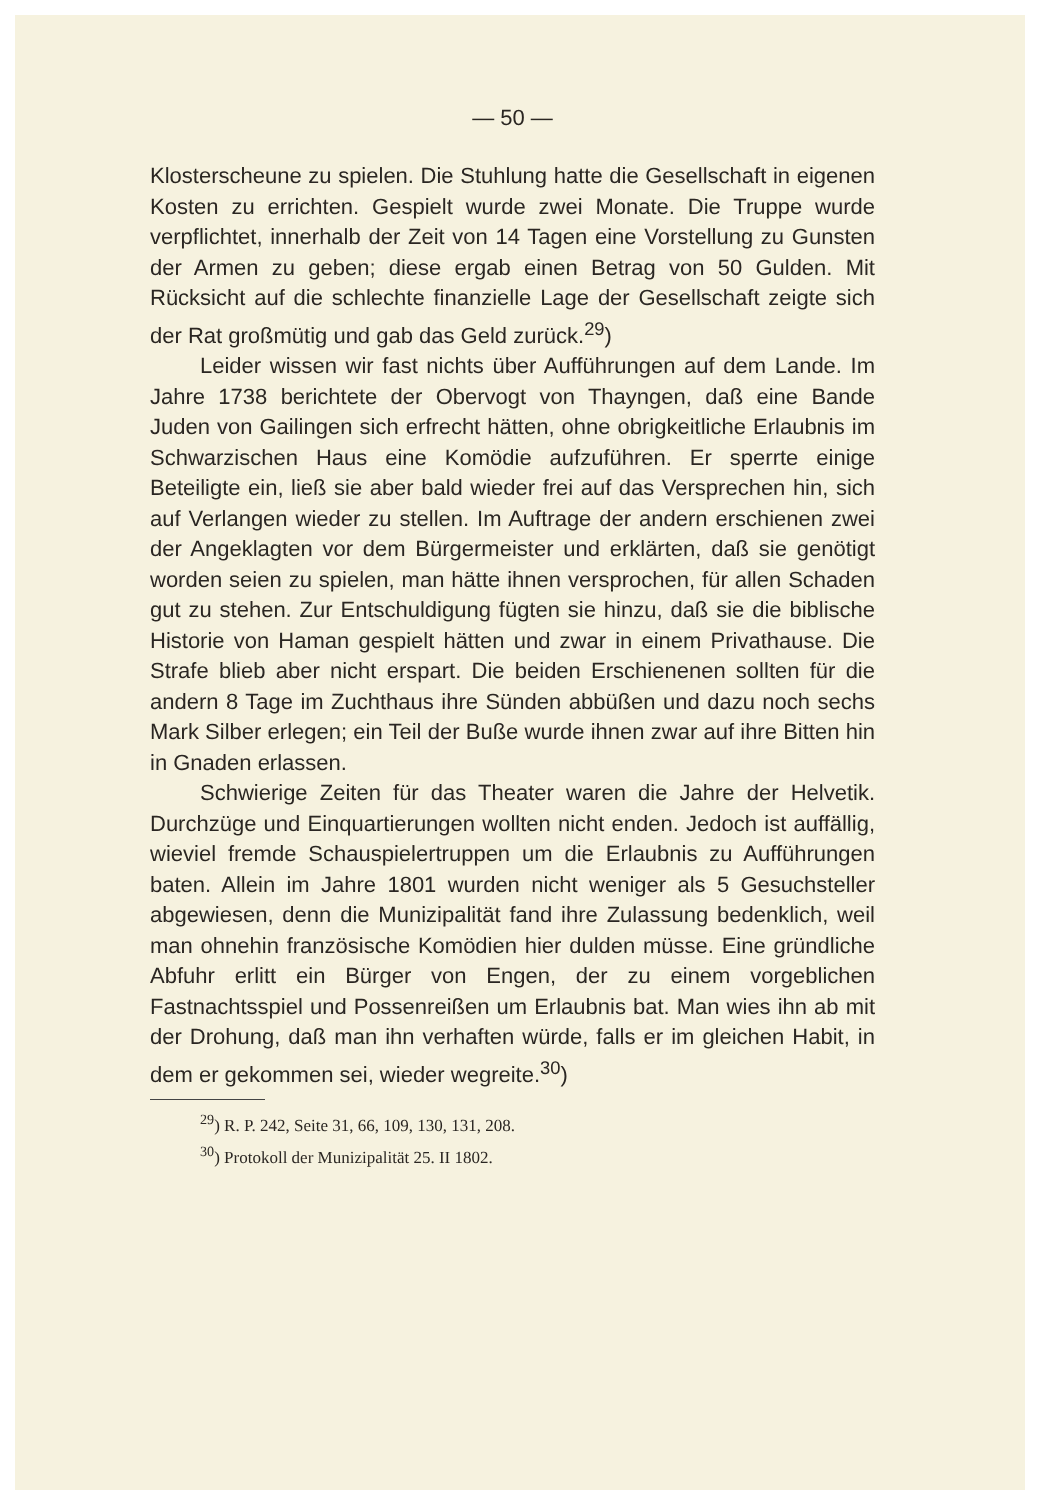— 50 —
Klosterscheune zu spielen. Die Stuhlung hatte die Gesellschaft in eigenen Kosten zu errichten. Gespielt wurde zwei Monate. Die Truppe wurde verpflichtet, innerhalb der Zeit von 14 Tagen eine Vorstellung zu Gunsten der Armen zu geben; diese ergab einen Betrag von 50 Gulden. Mit Rücksicht auf die schlechte finanzielle Lage der Gesellschaft zeigte sich der Rat großmütig und gab das Geld zurück.<sup>29</sup>)
Leider wissen wir fast nichts über Aufführungen auf dem Lande. Im Jahre 1738 berichtete der Obervogt von Thayngen, daß eine Bande Juden von Gailingen sich erfrecht hätten, ohne obrigkeitliche Erlaubnis im Schwarzischen Haus eine Komödie aufzuführen. Er sperrte einige Beteiligte ein, ließ sie aber bald wieder frei auf das Versprechen hin, sich auf Verlangen wieder zu stellen. Im Auftrage der andern erschienen zwei der Angeklagten vor dem Bürgermeister und erklärten, daß sie genötigt worden seien zu spielen, man hätte ihnen versprochen, für allen Schaden gut zu stehen. Zur Entschuldigung fügten sie hinzu, daß sie die biblische Historie von Haman gespielt hätten und zwar in einem Privathause. Die Strafe blieb aber nicht erspart. Die beiden Erschienenen sollten für die andern 8 Tage im Zuchthaus ihre Sünden abbüßen und dazu noch sechs Mark Silber erlegen; ein Teil der Buße wurde ihnen zwar auf ihre Bitten hin in Gnaden erlassen.
Schwierige Zeiten für das Theater waren die Jahre der Helvetik. Durchzüge und Einquartierungen wollten nicht enden. Jedoch ist auffällig, wieviel fremde Schauspielertruppen um die Erlaubnis zu Aufführungen baten. Allein im Jahre 1801 wurden nicht weniger als 5 Gesuchsteller abgewiesen, denn die Munizipalität fand ihre Zulassung bedenklich, weil man ohnehin französische Komödien hier dulden müsse. Eine gründliche Abfuhr erlitt ein Bürger von Engen, der zu einem vorgeblichen Fastnachtsspiel und Possenreißen um Erlaubnis bat. Man wies ihn ab mit der Drohung, daß man ihn verhaften würde, falls er im gleichen Habit, in dem er gekommen sei, wieder wegreite.<sup>30</sup>)
<sup>29</sup>) R. P. 242, Seite 31, 66, 109, 130, 131, 208.
<sup>30</sup>) Protokoll der Munizipalität 25. II 1802.